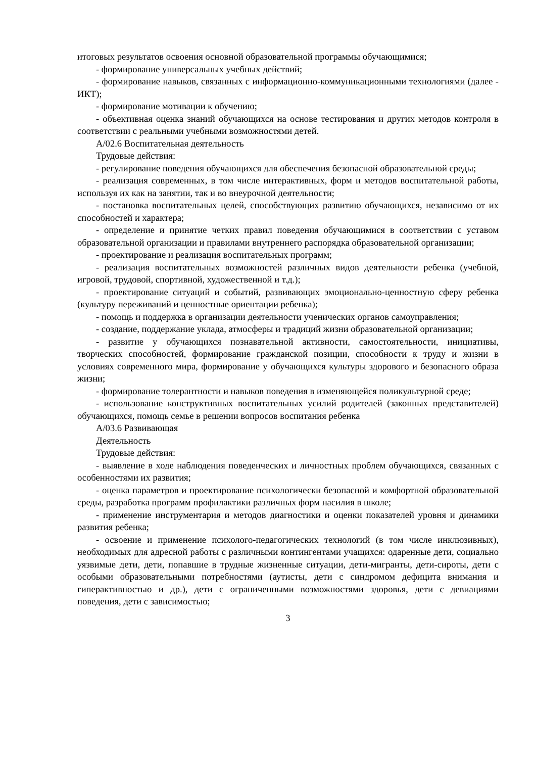итоговых результатов освоения основной образовательной программы обучающимися;
- формирование универсальных учебных действий;
- формирование навыков, связанных с информационно-коммуникационными технологиями (далее - ИКТ);
- формирование мотивации к обучению;
- объективная оценка знаний обучающихся на основе тестирования и других методов контроля в соответствии с реальными учебными возможностями детей.
А/02.6 Воспитательная деятельность
Трудовые действия:
- регулирование поведения обучающихся для обеспечения безопасной образовательной среды;
- реализация современных, в том числе интерактивных, форм и методов воспитательной работы, используя их как на занятии, так и во внеурочной деятельности;
- постановка воспитательных целей, способствующих развитию обучающихся, независимо от их способностей и характера;
- определение и принятие четких правил поведения обучающимися в соответствии с уставом образовательной организации и правилами внутреннего распорядка образовательной организации;
- проектирование и реализация воспитательных программ;
- реализация воспитательных возможностей различных видов деятельности ребенка (учебной, игровой, трудовой, спортивной, художественной и т.д.);
- проектирование ситуаций и событий, развивающих эмоционально-ценностную сферу ребенка (культуру переживаний и ценностные ориентации ребенка);
- помощь и поддержка в организации деятельности ученических органов самоуправления;
- создание, поддержание уклада, атмосферы и традиций жизни образовательной организации;
- развитие у обучающихся познавательной активности, самостоятельности, инициативы, творческих способностей, формирование гражданской позиции, способности к труду и жизни в условиях современного мира, формирование у обучающихся культуры здорового и безопасного образа жизни;
- формирование толерантности и навыков поведения в изменяющейся поликультурной среде;
- использование конструктивных воспитательных усилий родителей (законных представителей) обучающихся, помощь семье в решении вопросов воспитания ребенка
А/03.6 Развивающая
Деятельность
Трудовые действия:
- выявление в ходе наблюдения поведенческих и личностных проблем обучающихся, связанных с особенностями их развития;
- оценка параметров и проектирование психологически безопасной и комфортной образовательной среды, разработка программ профилактики различных форм насилия в школе;
- применение инструментария и методов диагностики и оценки показателей уровня и динамики развития ребенка;
- освоение и применение психолого-педагогических технологий (в том числе инклюзивных), необходимых для адресной работы с различными контингентами учащихся: одаренные дети, социально уязвимые дети, дети, попавшие в трудные жизненные ситуации, дети-мигранты, дети-сироты, дети с особыми образовательными потребностями (аутисты, дети с синдромом дефицита внимания и гиперактивностью и др.), дети с ограниченными возможностями здоровья, дети с девиациями поведения, дети с зависимостью;
3